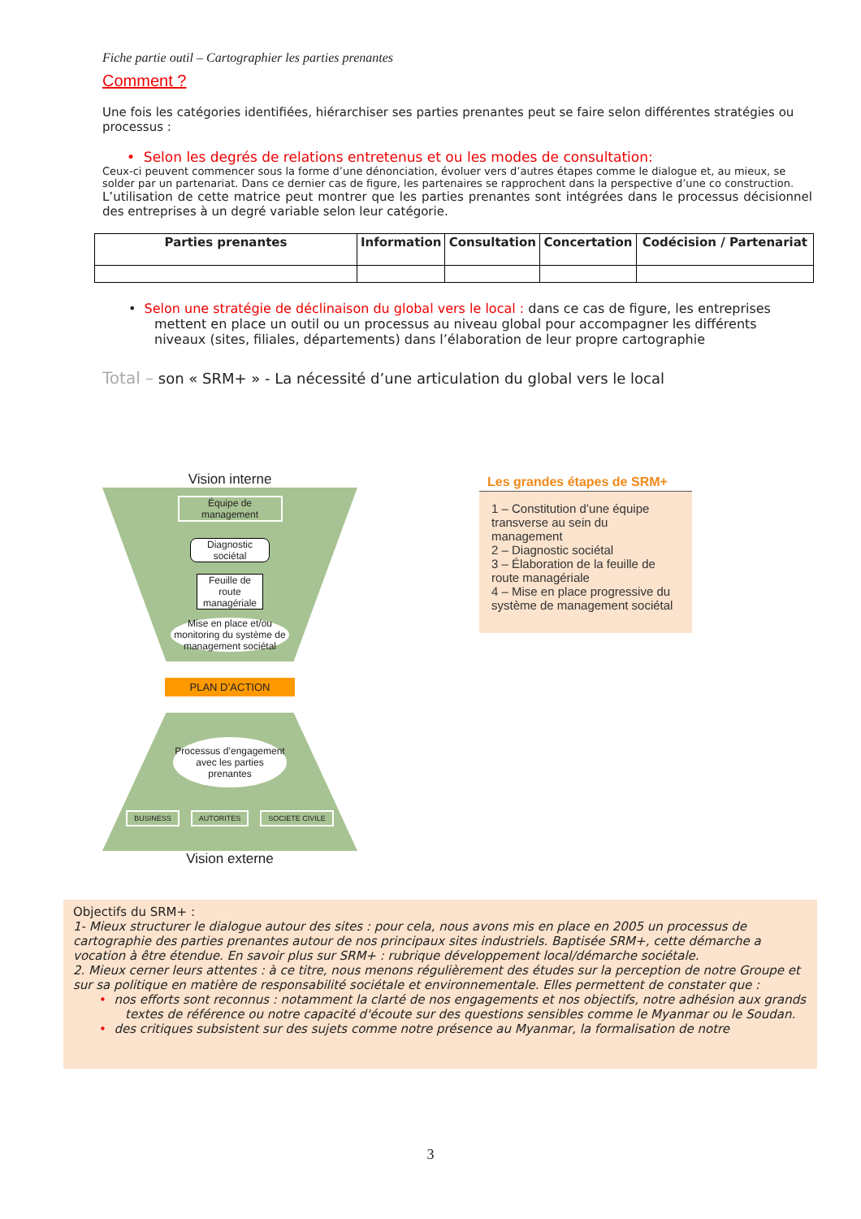Fiche partie outil – Cartographier les parties prenantes
Comment ?
Une fois les catégories identifiées, hiérarchiser ses parties prenantes peut se faire selon différentes stratégies ou processus :
• Selon les degrés de relations entretenus et ou les modes de consultation:
Ceux-ci peuvent commencer sous la forme d’une dénonciation, évoluer vers d’autres étapes comme le dialogue et, au mieux, se solder par un partenariat. Dans ce dernier cas de figure, les partenaires se rapprochent dans la perspective d’une co construction.
L’utilisation de cette matrice peut montrer que les parties prenantes sont intégrées dans le processus décisionnel des entreprises à un degré variable selon leur catégorie.
| Parties prenantes | Information | Consultation | Concertation | Codécision / Partenariat |
| --- | --- | --- | --- | --- |
• Selon une stratégie de déclinaison du global vers le local : dans ce cas de figure, les entreprises mettent en place un outil ou un processus au niveau global pour accompagner les différents niveaux (sites, filiales, départements) dans l’élaboration de leur propre cartographie
Total – son « SRM+ » - La nécessité d’une articulation du global vers le local
Vision interne
Équipe de management
Diagnostic sociétal
Feuille de route managériale
Mise en place et/ou monitoring du système de management sociétal
PLAN D’ACTION
Processus d’engagement avec les parties prenantes
BUSINESS AUTORITES SOCIETE CIVILE
Vision externe
Les grandes étapes de SRM+
1 – Constitution d’une équipe transverse au sein du management
2 – Diagnostic sociétal
3 – Élaboration de la feuille de route managériale
4 – Mise en place progressive du système de management sociétal
Objectifs du SRM+ :
1- Mieux structurer le dialogue autour des sites : pour cela, nous avons mis en place en 2005 un processus de cartographie des parties prenantes autour de nos principaux sites industriels. Baptisée SRM+, cette démarche a vocation à être étendue. En savoir plus sur SRM+ : rubrique développement local/démarche sociétale.
2. Mieux cerner leurs attentes : à ce titre, nous menons régulièrement des études sur la perception de notre Groupe et sur sa politique en matière de responsabilité sociétale et environnementale. Elles permettent de constater que :
• nos efforts sont reconnus : notamment la clarté de nos engagements et nos objectifs, notre adhésion aux grands textes de référence ou notre capacité d'écoute sur des questions sensibles comme le Myanmar ou le Soudan.
• des critiques subsistent sur des sujets comme notre présence au Myanmar, la formalisation de notre
3